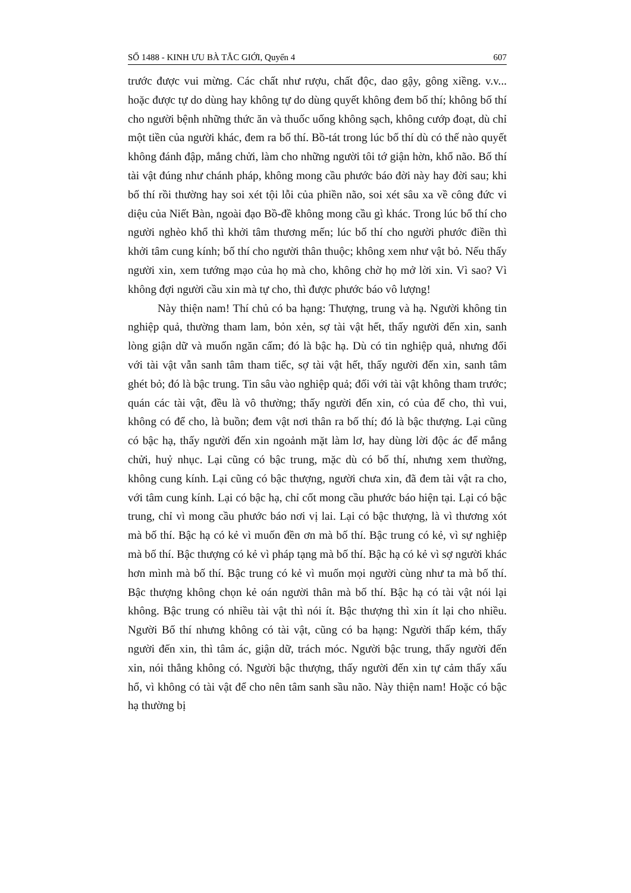SỐ 1488 - KINH ƯU BÀ TẮC GIỚI, Quyển 4 607
trước được vui mừng. Các chất như rượu, chất độc, dao gậy, gông xiềng. v.v... hoặc được tự do dùng hay không tự do dùng quyết không đem bố thí; không bố thí cho người bệnh những thức ăn và thuốc uống không sạch, không cướp đoạt, dù chỉ một tiền của người khác, đem ra bố thí. Bồ-tát trong lúc bố thí dù có thế nào quyết không đánh đập, mắng chửi, làm cho những người tôi tớ giận hờn, khổ não. Bố thí tài vật đúng như chánh pháp, không mong cầu phước báo đời này hay đời sau; khi bố thí rồi thường hay soi xét tội lỗi của phiền não, soi xét sâu xa về công đức vi diệu của Niết Bàn, ngoài đạo Bồ-đề không mong cầu gì khác. Trong lúc bố thí cho người nghèo khổ thì khởi tâm thương mến; lúc bố thí cho người phước điền thì khởi tâm cung kính; bố thí cho người thân thuộc; không xem như vật bỏ. Nếu thấy người xin, xem tướng mạo của họ mà cho, không chờ họ mở lời xin. Vì sao? Vì không đợi người cầu xin mà tự cho, thì được phước báo vô lượng!
Này thiện nam! Thí chủ có ba hạng: Thượng, trung và hạ. Người không tin nghiệp quả, thường tham lam, bỏn xẻn, sợ tài vật hết, thấy người đến xin, sanh lòng giận dữ và muốn ngăn cấm; đó là bậc hạ. Dù có tin nghiệp quả, nhưng đối với tài vật vẫn sanh tâm tham tiếc, sợ tài vật hết, thấy người đến xin, sanh tâm ghét bỏ; đó là bậc trung. Tin sâu vào nghiệp quả; đối với tài vật không tham trước; quán các tài vật, đều là vô thường; thấy người đến xin, có của để cho, thì vui, không có để cho, là buồn; đem vật nơi thân ra bố thí; đó là bậc thượng. Lại cũng có bậc hạ, thấy người đến xin ngoảnh mặt làm lơ, hay dùng lời độc ác để mắng chửi, huỷ nhục. Lại cũng có bậc trung, mặc dù có bố thí, nhưng xem thường, không cung kính. Lại cũng có bậc thượng, người chưa xin, đã đem tài vật ra cho, với tâm cung kính. Lại có bậc hạ, chỉ cốt mong cầu phước báo hiện tại. Lại có bậc trung, chỉ vì mong cầu phước báo nơi vị lai. Lại có bậc thượng, là vì thương xót mà bố thí. Bậc hạ có kẻ vì muốn đền ơn mà bố thí. Bậc trung có kẻ, vì sự nghiệp mà bố thí. Bậc thượng có kẻ vì pháp tạng mà bố thí. Bậc hạ có kẻ vì sợ người khác hơn mình mà bố thí. Bậc trung có kẻ vì muốn mọi người cùng như ta mà bố thí. Bậc thượng không chọn kẻ oán người thân mà bố thí. Bậc hạ có tài vật nói lại không. Bậc trung có nhiều tài vật thì nói ít. Bậc thượng thì xin ít lại cho nhiều. Người Bố thí nhưng không có tài vật, cũng có ba hạng: Người thấp kém, thấy người đến xin, thì tâm ác, giận dữ, trách móc. Người bậc trung, thấy người đến xin, nói thẳng không có. Người bậc thượng, thấy người đến xin tự cảm thấy xấu hổ, vì không có tài vật để cho nên tâm sanh sầu não. Này thiện nam! Hoặc có bậc hạ thường bị